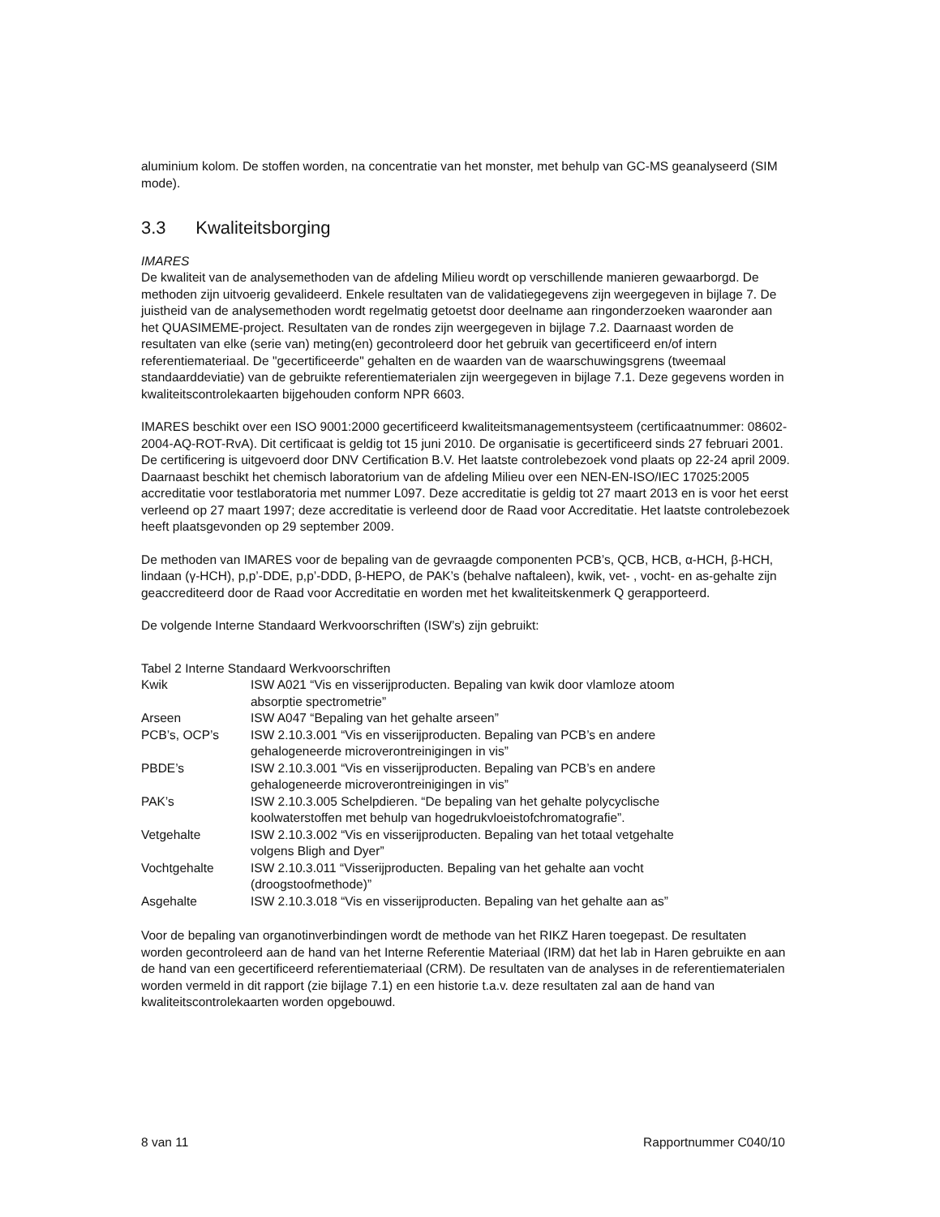aluminium kolom. De stoffen worden, na concentratie van het monster, met behulp van GC-MS geanalyseerd (SIM mode).
3.3 Kwaliteitsborging
IMARES
De kwaliteit van de analysemethoden van de afdeling Milieu wordt op verschillende manieren gewaarborgd. De methoden zijn uitvoerig gevalideerd. Enkele resultaten van de validatiegegevens zijn weergegeven in bijlage 7. De juistheid van de analysemethoden wordt regelmatig getoetst door deelname aan ringonderzoeken waaronder aan het QUASIMEME-project. Resultaten van de rondes zijn weergegeven in bijlage 7.2. Daarnaast worden de resultaten van elke (serie van) meting(en) gecontroleerd door het gebruik van gecertificeerd en/of intern referentiemateriaal. De "gecertificeerde" gehalten en de waarden van de waarschuwingsgrens (tweemaal standaarddeviatie) van de gebruikte referentiematerialen zijn weergegeven in bijlage 7.1. Deze gegevens worden in kwaliteitscontrolekaarten bijgehouden conform NPR 6603.
IMARES beschikt over een ISO 9001:2000 gecertificeerd kwaliteitsmanagementsysteem (certificaatnummer: 08602-2004-AQ-ROT-RvA). Dit certificaat is geldig tot 15 juni 2010. De organisatie is gecertificeerd sinds 27 februari 2001. De certificering is uitgevoerd door DNV Certification B.V. Het laatste controlebezoek vond plaats op 22-24 april 2009. Daarnaast beschikt het chemisch laboratorium van de afdeling Milieu over een NEN-EN-ISO/IEC 17025:2005 accreditatie voor testlaboratoria met nummer L097. Deze accreditatie is geldig tot 27 maart 2013 en is voor het eerst verleend op 27 maart 1997; deze accreditatie is verleend door de Raad voor Accreditatie. Het laatste controlebezoek heeft plaatsgevonden op 29 september 2009.
De methoden van IMARES voor de bepaling van de gevraagde componenten PCB’s, QCB, HCB, α-HCH, β-HCH, lindaan (γ-HCH), p,p’-DDE, p,p’-DDD, β-HEPO, de PAK’s (behalve naftaleen), kwik, vet- , vocht- en as-gehalte zijn geaccrediteerd door de Raad voor Accreditatie en worden met het kwaliteitskenmerk Q gerapporteerd.
De volgende Interne Standaard Werkvoorschriften (ISW’s) zijn gebruikt:
Tabel 2 Interne Standaard Werkvoorschriften
| Kwik | ISW A021 “Vis en visserijproducten. Bepaling van kwik door vlamloze atoom absorptie spectrometrie” |
| Arseen | ISW A047 “Bepaling van het gehalte arseen” |
| PCB’s, OCP’s | ISW 2.10.3.001 “Vis en visserijproducten. Bepaling van PCB’s en andere gehalogeneerde microverontreinigingen in vis” |
| PBDE’s | ISW 2.10.3.001 “Vis en visserijproducten. Bepaling van PCB’s en andere gehalogeneerde microverontreinigingen in vis” |
| PAK’s | ISW 2.10.3.005 Schelpdieren. “De bepaling van het gehalte polycyclische koolwaterstoffen met behulp van hogedrukvloeistofchromatografie”. |
| Vetgehalte | ISW 2.10.3.002 “Vis en visserijproducten. Bepaling van het totaal vetgehalte volgens Bligh and Dyer” |
| Vochtgehalte | ISW 2.10.3.011 “Visserijproducten. Bepaling van het gehalte aan vocht (droogstoofmethode)” |
| Asgehalte | ISW 2.10.3.018 “Vis en visserijproducten. Bepaling van het gehalte aan as” |
Voor de bepaling van organotinverbindingen wordt de methode van het RIKZ Haren toegepast. De resultaten worden gecontroleerd aan de hand van het Interne Referentie Materiaal (IRM) dat het lab in Haren gebruikte en aan de hand van een gecertificeerd referentiemateriaal (CRM). De resultaten van de analyses in de referentiematerialen worden vermeld in dit rapport (zie bijlage 7.1) en een historie t.a.v. deze resultaten zal aan de hand van kwaliteitscontrolekaarten worden opgebouwd.
8 van 11 Rapportnummer C040/10